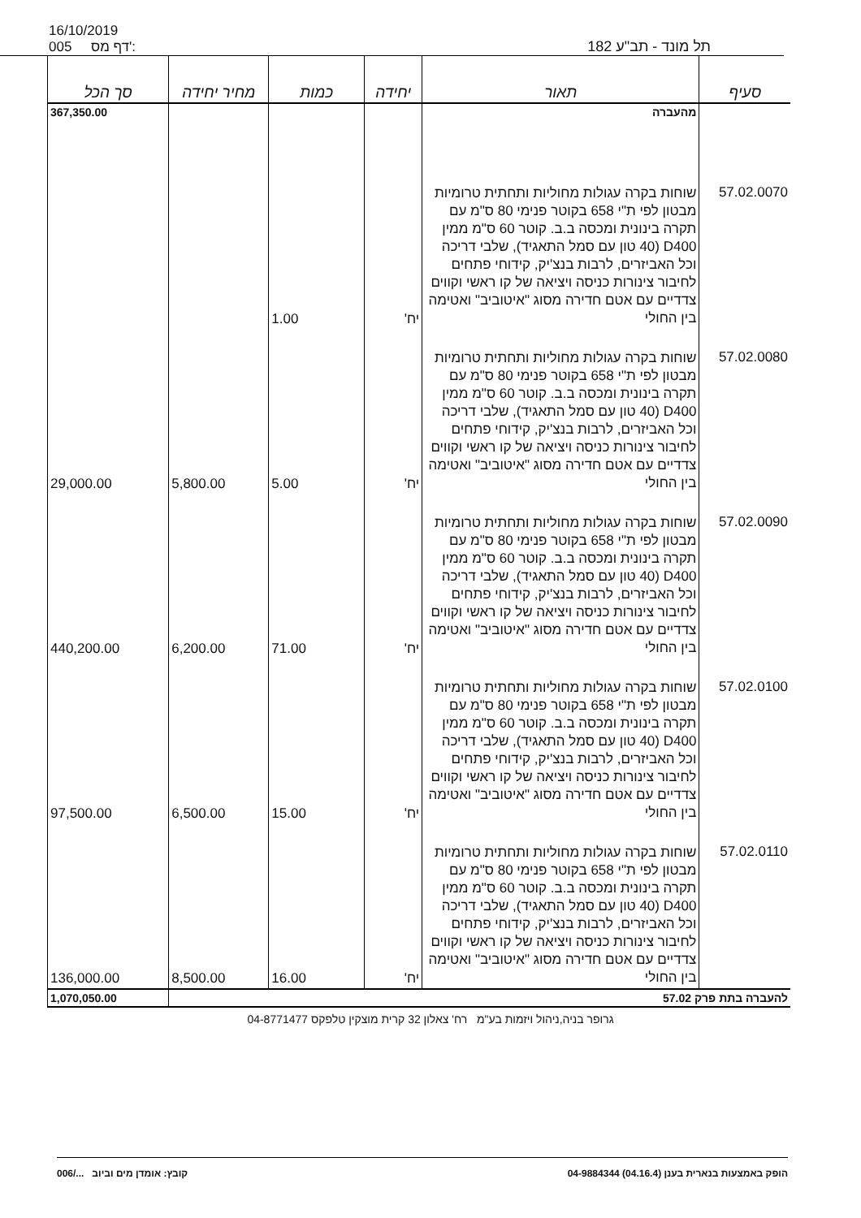16/10/2019
005 דף מס':
תל מונד - תב"ע 182
| סעיף | תאור | יחידה | כמות | מחיר יחידה | סך הכל |
| --- | --- | --- | --- | --- | --- |
| | מהעברה | | | | 367,350.00 |
| 57.02.0070 | שוחות בקרה עגולות מחוליות ותחתית טרומיות מבטון לפי ת"י 658 בקוטר פנימי 80 ס"מ עם תקרה בינונית ומכסה ב.ב. קוטר 60 ס"מ ממין D400 (40 טון עם סמל התאגיד), שלבי דריכה וכל האביזרים, לרבות בנצ'יק, קידוחי פתחים לחיבור צינורות כניסה ויציאה של קו ראשי וקווים צדדיים עם אטם חדירה מסוג "איטוביב" ואטימה בין החולי | יח' | 1.00 | | |
| 57.02.0080 | שוחות בקרה עגולות מחוליות ותחתית טרומיות מבטון לפי ת"י 658 בקוטר פנימי 80 ס"מ עם תקרה בינונית ומכסה ב.ב. קוטר 60 ס"מ ממין D400 (40 טון עם סמל התאגיד), שלבי דריכה וכל האביזרים, לרבות בנצ'יק, קידוחי פתחים לחיבור צינורות כניסה ויציאה של קו ראשי וקווים צדדיים עם אטם חדירה מסוג "איטוביב" ואטימה בין החולי | יח' | 5.00 | 5,800.00 | 29,000.00 |
| 57.02.0090 | שוחות בקרה עגולות מחוליות ותחתית טרומיות מבטון לפי ת"י 658 בקוטר פנימי 80 ס"מ עם תקרה בינונית ומכסה ב.ב. קוטר 60 ס"מ ממין D400 (40 טון עם סמל התאגיד), שלבי דריכה וכל האביזרים, לרבות בנצ'יק, קידוחי פתחים לחיבור צינורות כניסה ויציאה של קו ראשי וקווים צדדיים עם אטם חדירה מסוג "איטוביב" ואטימה בין החולי | יח' | 71.00 | 6,200.00 | 440,200.00 |
| 57.02.0100 | שוחות בקרה עגולות מחוליות ותחתית טרומיות מבטון לפי ת"י 658 בקוטר פנימי 80 ס"מ עם תקרה בינונית ומכסה ב.ב. קוטר 60 ס"מ ממין D400 (40 טון עם סמל התאגיד), שלבי דריכה וכל האביזרים, לרבות בנצ'יק, קידוחי פתחים לחיבור צינורות כניסה ויציאה של קו ראשי וקווים צדדיים עם אטם חדירה מסוג "איטוביב" ואטימה בין החולי | יח' | 15.00 | 6,500.00 | 97,500.00 |
| 57.02.0110 | שוחות בקרה עגולות מחוליות ותחתית טרומיות מבטון לפי ת"י 658 בקוטר פנימי 80 ס"מ עם תקרה בינונית ומכסה ב.ב. קוטר 60 ס"מ ממין D400 (40 טון עם סמל התאגיד), שלבי דריכה וכל האביזרים, לרבות בנצ'יק, קידוחי פתחים לחיבור צינורות כניסה ויציאה של קו ראשי וקווים צדדיים עם אטם חדירה מסוג "איטוביב" ואטימה בין החולי | יח' | 16.00 | 8,500.00 | 136,000.00 |
| להעברה בתת פרק 57.02 | | | | | 1,070,050.00 |
גרופר בניה,ניהול ויזמות בע"מ רח' צאלון 32 קרית מוצקין טלפקס 04-8771477
הופק באמצעות בנארית בענן (04.16.4) 04-9884344 קובץ: אומדן מים וביוב .../006